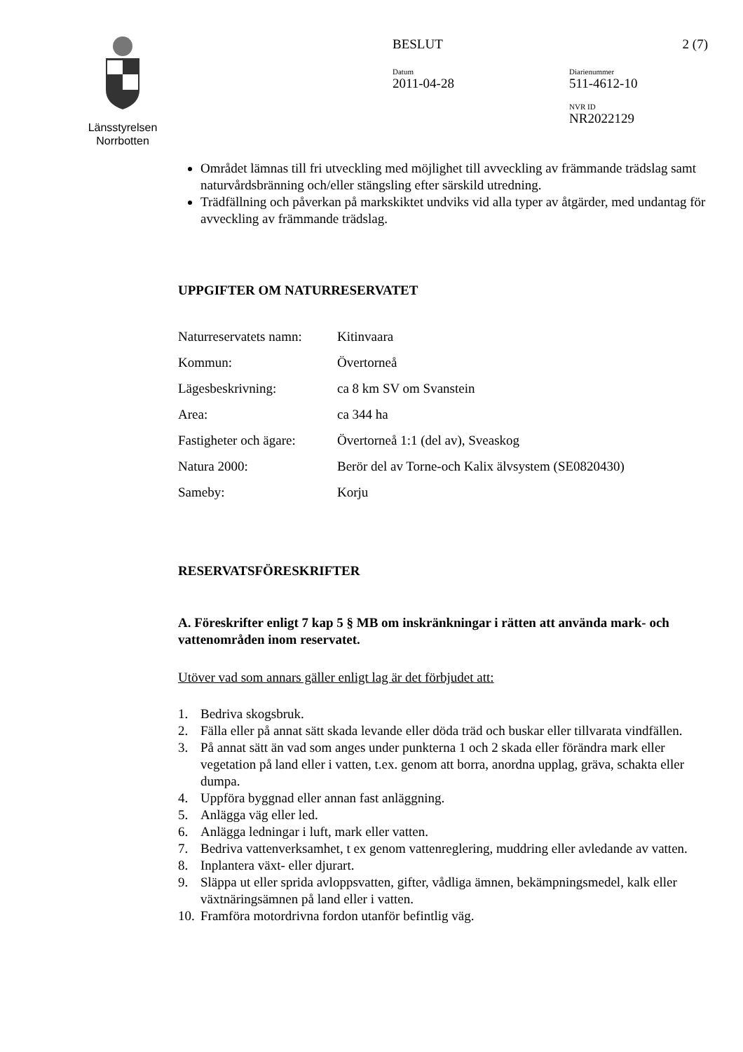Länsstyrelsen
Norrbotten
BESLUT 2 (7)
Datum
2011-04-28
Diarienummer
511-4612-10
NVR ID
NR2022129
Området lämnas till fri utveckling med möjlighet till avveckling av främmande trädslag samt naturvårdsbränning och/eller stängsling efter särskild utredning.
Trädfällning och påverkan på markskiktet undviks vid alla typer av åtgärder, med undantag för avveckling av främmande trädslag.
UPPGIFTER OM NATURRESERVATET
| Naturreservatets namn: | Kitinvaara |
| Kommun: | Övertorneå |
| Lägesbeskrivning: | ca 8 km SV om Svanstein |
| Area: | ca 344 ha |
| Fastigheter och ägare: | Övertorneå 1:1 (del av), Sveaskog |
| Natura 2000: | Berör del av Torne-och Kalix älvsystem (SE0820430) |
| Sameby: | Korju |
RESERVATSFÖRESKRIFTER
A. Föreskrifter enligt 7 kap 5 § MB om inskränkningar i rätten att använda mark- och vattenområden inom reservatet.
Utöver vad som annars gäller enligt lag är det förbjudet att:
1. Bedriva skogsbruk.
2. Fälla eller på annat sätt skada levande eller döda träd och buskar eller tillvarata vindfällen.
3. På annat sätt än vad som anges under punkterna 1 och 2 skada eller förändra mark eller vegetation på land eller i vatten, t.ex. genom att borra, anordna upplag, gräva, schakta eller dumpa.
4. Uppföra byggnad eller annan fast anläggning.
5. Anlägga väg eller led.
6. Anlägga ledningar i luft, mark eller vatten.
7. Bedriva vattenverksamhet, t ex genom vattenreglering, muddring eller avledande av vatten.
8. Inplantera växt- eller djurart.
9. Släppa ut eller sprida avloppsvatten, gifter, vådliga ämnen, bekämpningsmedel, kalk eller växtnäringsämnen på land eller i vatten.
10. Framföra motordrivna fordon utanför befintlig väg.